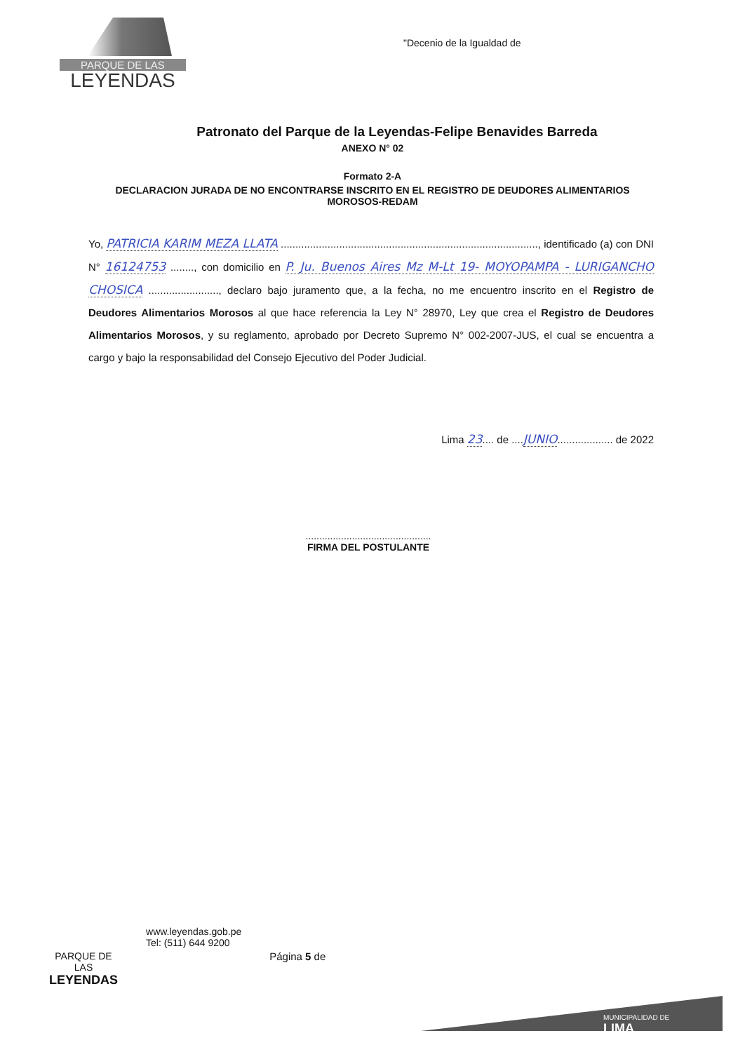PARQUE DE LAS
LEYENDAS
"Decenio de la Igualdad de
Patronato del Parque de la Leyendas-Felipe Benavides Barreda
ANEXO N° 02
Formato 2-A
DECLARACION JURADA DE NO ENCONTRARSE INSCRITO EN EL REGISTRO DE DEUDORES ALIMENTARIOS
MOROSOS-REDAM
Yo, PATRICIA KARIM MEZA LLATA ........................................................................................, identificado (a) con DNI N° 16124753 ........, con domicilio en P. Ju. Buenos Aires Mz M-Lt 19- MOYOPAMPA - LURIGANCHO CHOSICA ........................, declaro bajo juramento que, a la fecha, no me encuentro inscrito en el Registro de Deudores Alimentarios Morosos al que hace referencia la Ley N° 28970, Ley que crea el Registro de Deudores Alimentarios Morosos, y su reglamento, aprobado por Decreto Supremo N° 002-2007-JUS, el cual se encuentra a cargo y bajo la responsabilidad del Consejo Ejecutivo del Poder Judicial.
Lima 23.... de ....JUNIO................... de 2022
..............................................
FIRMA DEL POSTULANTE
PARQUE DE
LAS
LEYENDAS
www.leyendas.gob.pe
Tel: (511) 644 9200
Página 5 de
MUNICIPALIDAD DE
LIMA